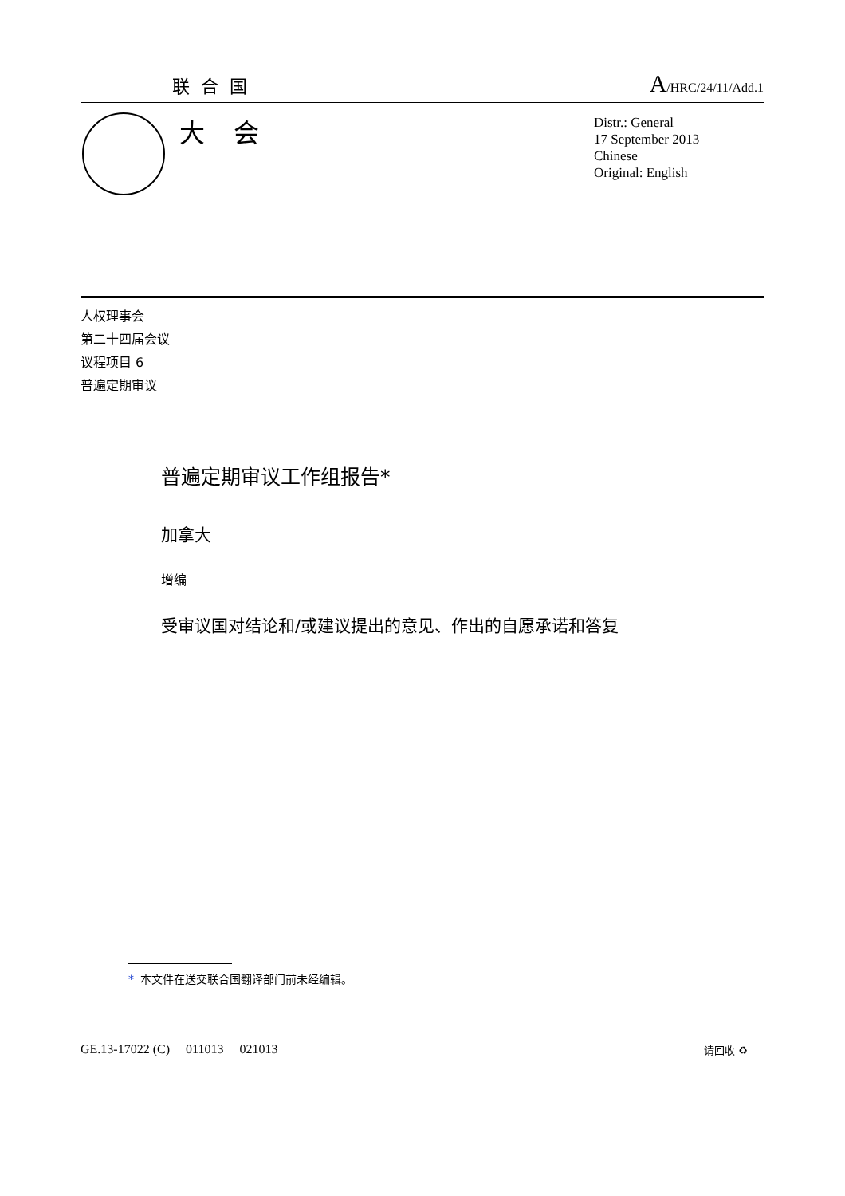联合国
A/HRC/24/11/Add.1
大会
Distr.: General
17 September 2013
Chinese
Original: English
人权理事会
第二十四届会议
议程项目 6
普遍定期审议
普遍定期审议工作组报告*
加拿大
增编
受审议国对结论和/或建议提出的意见、作出的自愿承诺和答复
* 本文件在送交联合国翻译部门前未经编辑。
GE.13-17022 (C) 011013 021013
请回收 ♻